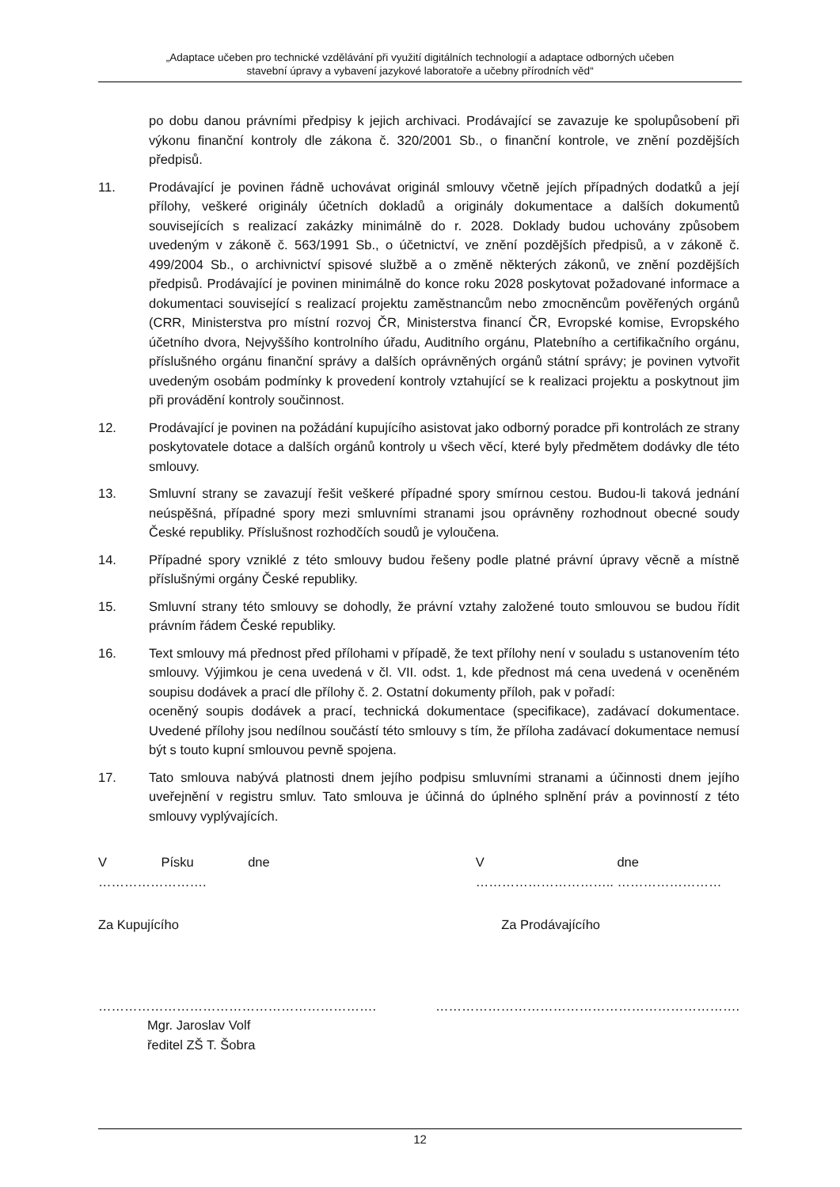„Adaptace učeben pro technické vzdělávání při využití digitálních technologií a adaptace odborných učeben
stavební úpravy a vybavení jazykové laboratoře a učebny přírodních věd“
po dobu danou právními předpisy k jejich archivaci. Prodávající se zavazuje ke spolupůsobení při výkonu finanční kontroly dle zákona č. 320/2001 Sb., o finanční kontrole, ve znění pozdějších předpisů.
11. Prodávající je povinen řádně uchovávat originál smlouvy včetně jejích případných dodatků a její přílohy, veškeré originály účetních dokladů a originály dokumentace a dalších dokumentů souvisejících s realizací zakázky minimálně do r. 2028. Doklady budou uchovány způsobem uvedeným v zákoně č. 563/1991 Sb., o účetnictví, ve znění pozdějších předpisů, a v zákoně č. 499/2004 Sb., o archivnictví spisové službě a o změně některých zákonů, ve znění pozdějších předpisů. Prodávající je povinen minimálně do konce roku 2028 poskytovat požadované informace a dokumentaci související s realizací projektu zaměstnancům nebo zmocněncům pověřených orgánů (CRR, Ministerstva pro místní rozvoj ČR, Ministerstva financí ČR, Evropské komise, Evropského účetního dvora, Nejvyššího kontrolního úřadu, Auditního orgánu, Platebního a certifikačního orgánu, příslušného orgánu finanční správy a dalších oprávněných orgánů státní správy; je povinen vytvořit uvedeným osobám podmínky k provedení kontroly vztahující se k realizaci projektu a poskytnout jim při provádění kontroly součinnost.
12. Prodávající je povinen na požádání kupujícího asistovat jako odborný poradce při kontrolách ze strany poskytovatele dotace a dalších orgánů kontroly u všech věcí, které byly předmětem dodávky dle této smlouvy.
13. Smluvní strany se zavazují řešit veškeré případné spory smírnou cestou. Budou-li taková jednání neúspěšná, případné spory mezi smluvními stranami jsou oprávněny rozhodnout obecné soudy České republiky. Příslušnost rozhodčích soudů je vyloučena.
14. Případné spory vzniklé z této smlouvy budou řešeny podle platné právní úpravy věcně a místně příslušnými orgány České republiky.
15. Smluvní strany této smlouvy se dohodly, že právní vztahy založené touto smlouvou se budou řídit právním řádem České republiky.
16. Text smlouvy má přednost před přílohami v případě, že text přílohy není v souladu s ustanovením této smlouvy. Výjimkou je cena uvedená v čl. VII. odst. 1, kde přednost má cena uvedená v oceněném soupisu dodávek a prací dle přílohy č. 2. Ostatní dokumenty příloh, pak v pořadí:
oceněný soupis dodávek a prací, technická dokumentace (specifikace), zadávací dokumentace. Uvedené přílohy jsou nedílnou součástí této smlouvy s tím, že příloha zadávací dokumentace nemusí být s touto kupní smlouvou pevně spojena.
17. Tato smlouva nabývá platnosti dnem jejího podpisu smluvními stranami a účinnosti dnem jejího uveřejnění v registru smluv. Tato smlouva je účinná do úplného splnění práv a povinností z této smlouvy vyplývajících.
V Písku dne ……………………. V ………………………….. dne ……………………
Za Kupujícího Za Prodávajícího
………………………………………………………. …………………………………………………………….
Mgr. Jaroslav Volf
ředitel ZŠ T. Šobra
12